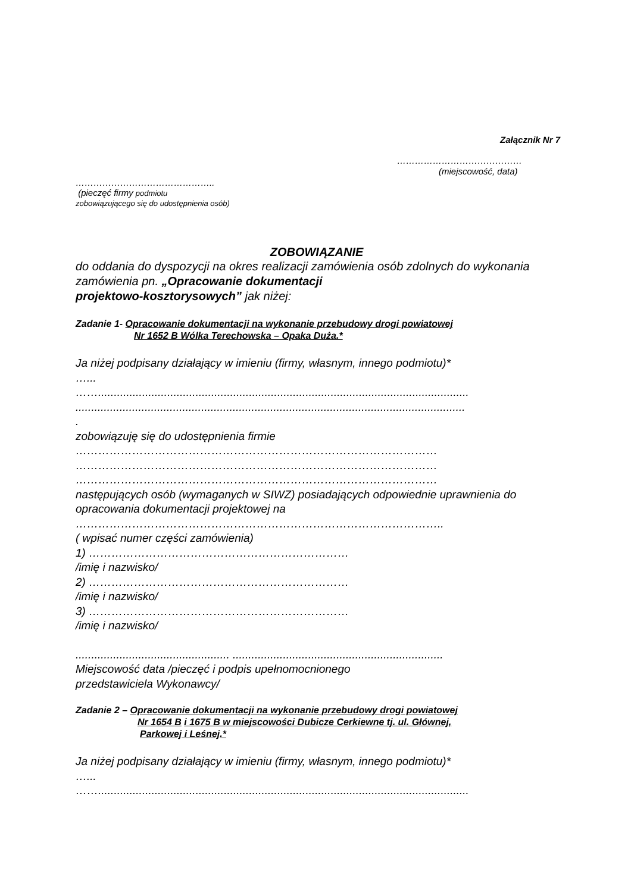Załącznik Nr 7
……………………………………
(miejscowość, data)
………………………………………..
(pieczęć firmy podmiotu
zobowiązującego się do udostępnienia osób)
ZOBOWIĄZANIE
do oddania do dyspozycji na okres realizacji zamówienia osób zdolnych do wykonania zamówienia pn. „Opracowanie dokumentacji
projektowo-kosztorysowych” jak niżej:
Zadanie 1- Opracowanie dokumentacji na wykonanie przebudowy drogi powiatowej
Nr 1652 B Wólka Terechowska – Opaka Duża.*
Ja niżej podpisany działający w imieniu (firmy, własnym, innego podmiotu)*
…...
……......................................................................................................................
............................................................................................................................
.
zobowiązuję się do udostępnienia firmie
……………………………………………………………………………………
……………………………………………………………………………………
……………………………………………………………………………………
następujących osób (wymaganych w SIWZ) posiadających odpowiednie uprawnienia do opracowania dokumentacji projektowej na
……………………………………………………………………………………..
( wpisać numer części zamówienia)
1) ……………………………………………………………
/imię i nazwisko/
2) ……………………………………………………………
/imię i nazwisko/
3) ……………………………………………………………
/imię i nazwisko/
................................................. ...................................................................
Miejscowość data /pieczęć i podpis upełnomocnionego
przedstawiciela Wykonawcy/
Zadanie 2 – Opracowanie dokumentacji na wykonanie przebudowy drogi powiatowej
Nr 1654 B i 1675 B w miejscowości Dubicze Cerkiewne tj. ul. Głównej,
Parkowej i Leśnej.*
Ja niżej podpisany działający w imieniu (firmy, własnym, innego podmiotu)*
…...
……......................................................................................................................